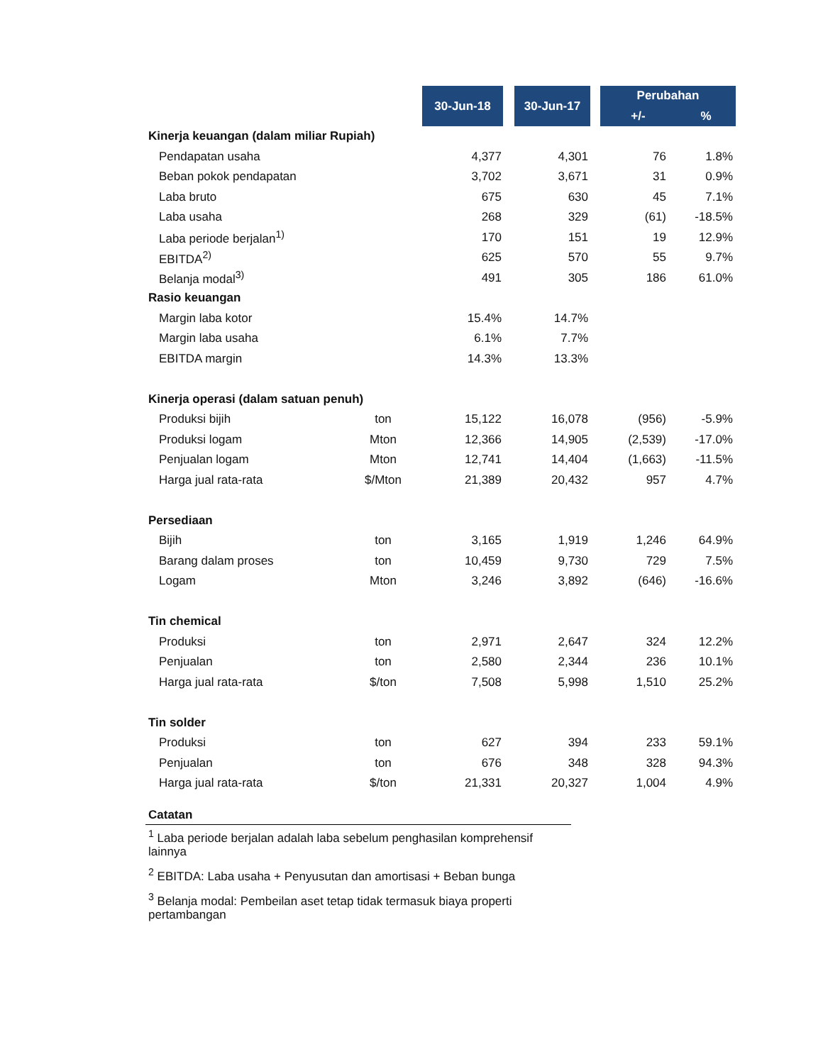| | | 30-Jun-18 | 30-Jun-17 | Perubahan | |
| | | | | +/- | % |
| Kinerja keuangan (dalam miliar Rupiah) | | | | | |
| Pendapatan usaha | | 4,377 | 4,301 | 76 | 1.8% |
| Beban pokok pendapatan | | 3,702 | 3,671 | 31 | 0.9% |
| Laba bruto | | 675 | 630 | 45 | 7.1% |
| Laba usaha | | 268 | 329 | (61) | -18.5% |
| Laba periode berjalan<sup>1)</sup> | | 170 | 151 | 19 | 12.9% |
| EBITDA<sup>2)</sup> | | 625 | 570 | 55 | 9.7% |
| Belanja modal<sup>3)</sup> | | 491 | 305 | 186 | 61.0% |
| Rasio keuangan | | | | | |
| Margin laba kotor | | 15.4% | 14.7% | | |
| Margin laba usaha | | 6.1% | 7.7% | | |
| EBITDA margin | | 14.3% | 13.3% | | |
| Kinerja operasi (dalam satuan penuh) | | | | | |
| Produksi bijih | ton | 15,122 | 16,078 | (956) | -5.9% |
| Produksi logam | Mton | 12,366 | 14,905 | (2,539) | -17.0% |
| Penjualan logam | Mton | 12,741 | 14,404 | (1,663) | -11.5% |
| Harga jual rata-rata | $/Mton | 21,389 | 20,432 | 957 | 4.7% |
| Persediaan | | | | | |
| Bijih | ton | 3,165 | 1,919 | 1,246 | 64.9% |
| Barang dalam proses | ton | 10,459 | 9,730 | 729 | 7.5% |
| Logam | Mton | 3,246 | 3,892 | (646) | -16.6% |
| Tin chemical | | | | | |
| Produksi | ton | 2,971 | 2,647 | 324 | 12.2% |
| Penjualan | ton | 2,580 | 2,344 | 236 | 10.1% |
| Harga jual rata-rata | $/ton | 7,508 | 5,998 | 1,510 | 25.2% |
| Tin solder | | | | | |
| Produksi | ton | 627 | 394 | 233 | 59.1% |
| Penjualan | ton | 676 | 348 | 328 | 94.3% |
| Harga jual rata-rata | $/ton | 21,331 | 20,327 | 1,004 | 4.9% |
Catatan
<sup>1</sup> Laba periode berjalan adalah laba sebelum penghasilan komprehensif lainnya
<sup>2</sup> EBITDA: Laba usaha + Penyusutan dan amortisasi + Beban bunga
<sup>3</sup> Belanja modal: Pembeilan aset tetap tidak termasuk biaya properti pertambangan